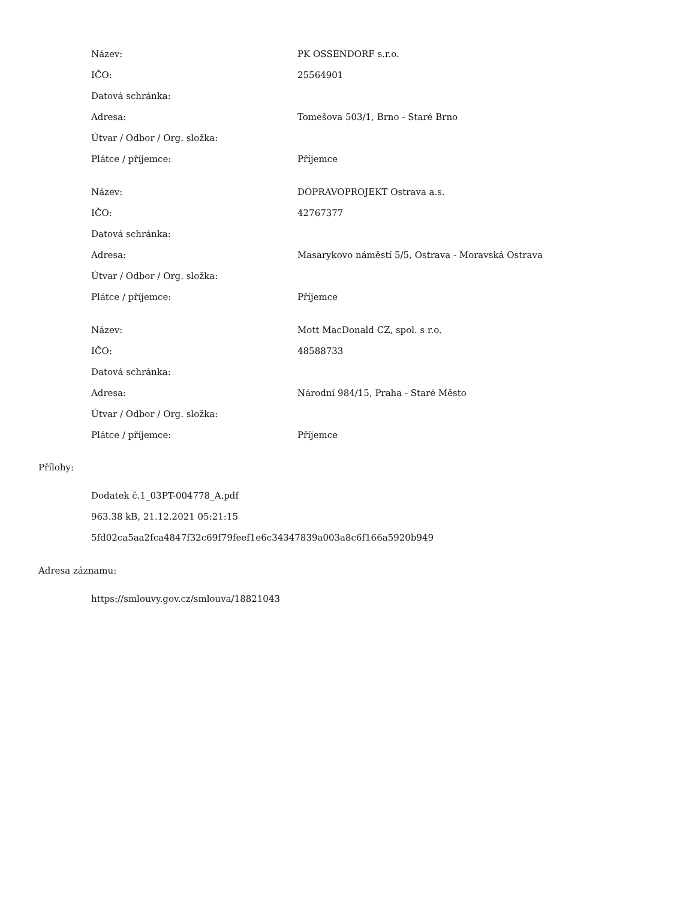| Název: | PK OSSENDORF s.r.o. |
| IČO: | 25564901 |
| Datová schránka: | |
| Adresa: | Tomešova 503/1, Brno - Staré Brno |
| Útvar / Odbor / Org. složka: | |
| Plátce / příjemce: | Příjemce |
| Název: | DOPRAVOPROJEKT Ostrava a.s. |
| IČO: | 42767377 |
| Datová schránka: | |
| Adresa: | Masarykovo náměstí 5/5, Ostrava - Moravská Ostrava |
| Útvar / Odbor / Org. složka: | |
| Plátce / příjemce: | Příjemce |
| Název: | Mott MacDonald CZ, spol. s r.o. |
| IČO: | 48588733 |
| Datová schránka: | |
| Adresa: | Národní 984/15, Praha - Staré Město |
| Útvar / Odbor / Org. složka: | |
| Plátce / příjemce: | Příjemce |
Přílohy:
Dodatek č.1_03PT-004778_A.pdf
963.38 kB, 21.12.2021 05:21:15
5fd02ca5aa2fca4847f32c69f79feef1e6c34347839a003a8c6f166a5920b949
Adresa záznamu:
https://smlouvy.gov.cz/smlouva/18821043